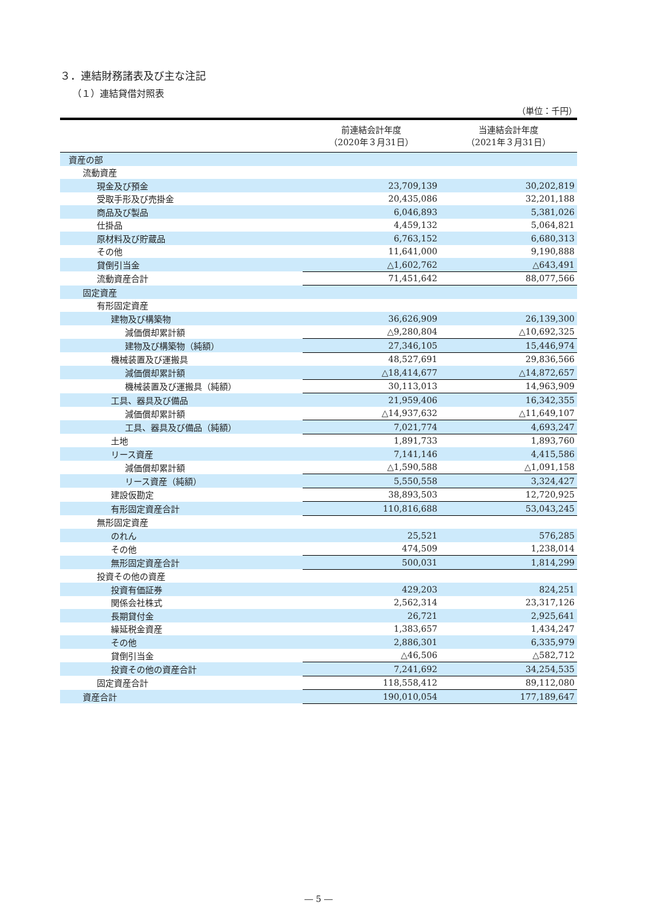３．連結財務諸表及び主な注記
（１）連結貸借対照表
（単位：千円）
| | 前連結会計年度 （2020年３月31日） | 当連結会計年度 （2021年３月31日） |
| --- | --- | --- |
| 資産の部 | | |
| 流動資産 | | |
| 現金及び預金 | 23,709,139 | 30,202,819 |
| 受取手形及び売掛金 | 20,435,086 | 32,201,188 |
| 商品及び製品 | 6,046,893 | 5,381,026 |
| 仕掛品 | 4,459,132 | 5,064,821 |
| 原材料及び貯蔵品 | 6,763,152 | 6,680,313 |
| その他 | 11,641,000 | 9,190,888 |
| 貸倒引当金 | △1,602,762 | △643,491 |
| 流動資産合計 | 71,451,642 | 88,077,566 |
| 固定資産 | | |
| 有形固定資産 | | |
| 建物及び構築物 | 36,626,909 | 26,139,300 |
| 減価償却累計額 | △9,280,804 | △10,692,325 |
| 建物及び構築物（純額） | 27,346,105 | 15,446,974 |
| 機械装置及び運搬具 | 48,527,691 | 29,836,566 |
| 減価償却累計額 | △18,414,677 | △14,872,657 |
| 機械装置及び運搬具（純額） | 30,113,013 | 14,963,909 |
| 工具、器具及び備品 | 21,959,406 | 16,342,355 |
| 減価償却累計額 | △14,937,632 | △11,649,107 |
| 工具、器具及び備品（純額） | 7,021,774 | 4,693,247 |
| 土地 | 1,891,733 | 1,893,760 |
| リース資産 | 7,141,146 | 4,415,586 |
| 減価償却累計額 | △1,590,588 | △1,091,158 |
| リース資産（純額） | 5,550,558 | 3,324,427 |
| 建設仮勘定 | 38,893,503 | 12,720,925 |
| 有形固定資産合計 | 110,816,688 | 53,043,245 |
| 無形固定資産 | | |
| のれん | 25,521 | 576,285 |
| その他 | 474,509 | 1,238,014 |
| 無形固定資産合計 | 500,031 | 1,814,299 |
| 投資その他の資産 | | |
| 投資有価証券 | 429,203 | 824,251 |
| 関係会社株式 | 2,562,314 | 23,317,126 |
| 長期貸付金 | 26,721 | 2,925,641 |
| 繰延税金資産 | 1,383,657 | 1,434,247 |
| その他 | 2,886,301 | 6,335,979 |
| 貸倒引当金 | △46,506 | △582,712 |
| 投資その他の資産合計 | 7,241,692 | 34,254,535 |
| 固定資産合計 | 118,558,412 | 89,112,080 |
| 資産合計 | 190,010,054 | 177,189,647 |
― 5 ―